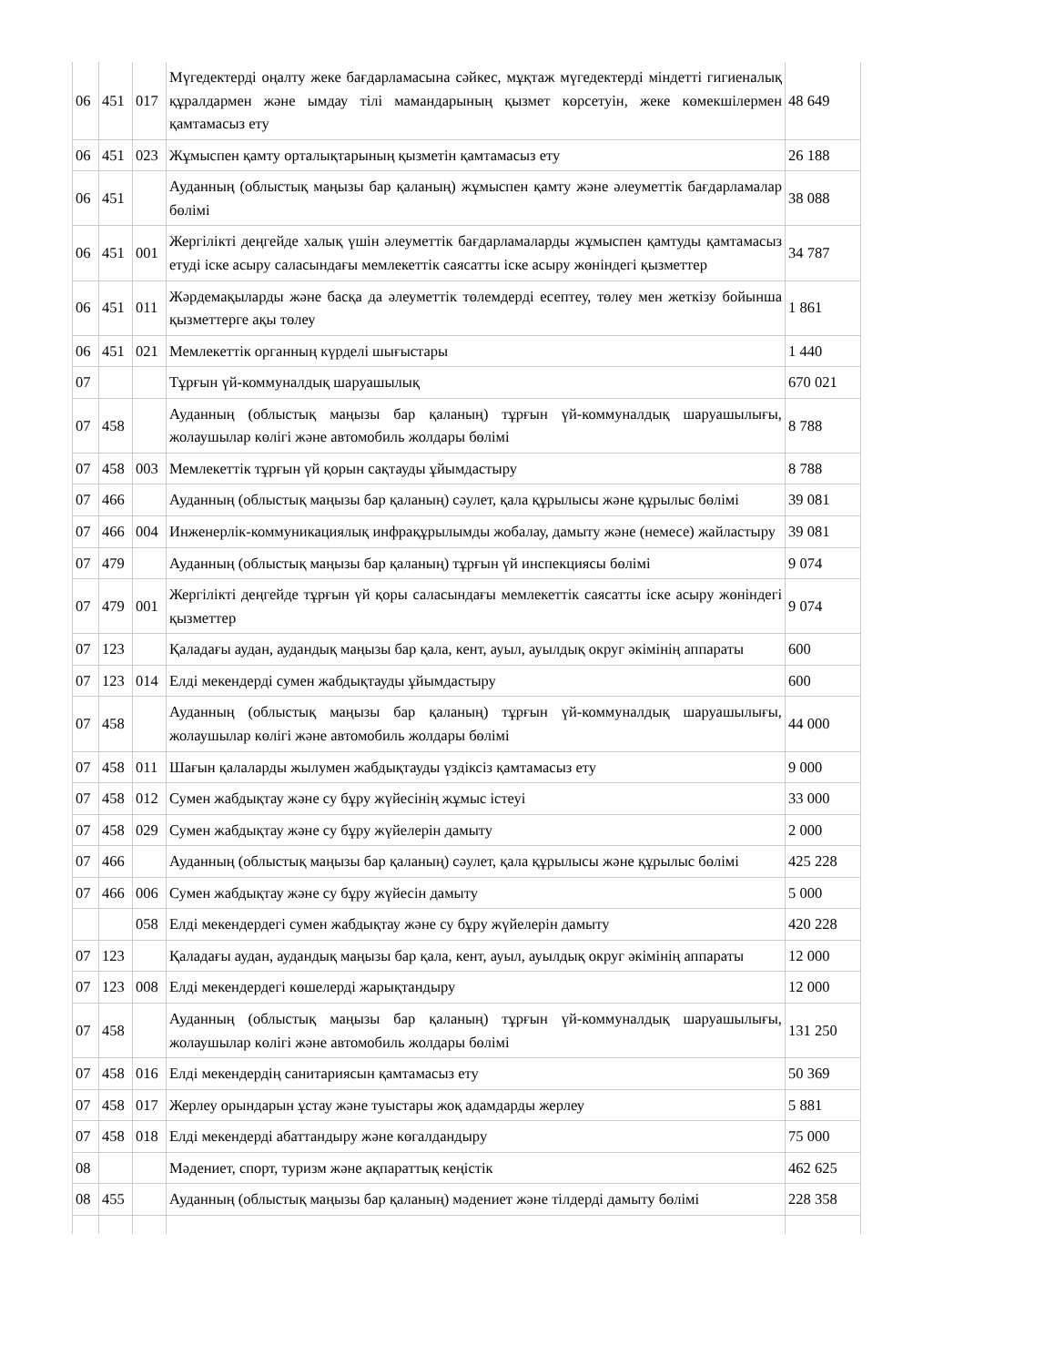| 06 | 451 | 017 | Мүгедектерді оңалту жеке бағдарламасына сәйкес, мұқтаж мүгедектерді міндетті гигиеналық құралдармен және ымдау тілі мамандарының қызмет көрсетуін, жеке көмекшілермен қамтамасыз ету | 48 649 |
| 06 | 451 | 023 | Жұмыспен қамту орталықтарының қызметін қамтамасыз ету | 26 188 |
| 06 | 451 | | Ауданның (облыстық маңызы бар қаланың) жұмыспен қамту және әлеуметтік бағдарламалар бөлімі | 38 088 |
| 06 | 451 | 001 | Жергілікті деңгейде халық үшін әлеуметтік бағдарламаларды жұмыспен қамтуды қамтамасыз етуді іске асыру саласындағы мемлекеттік саясатты іске асыру жөніндегі қызметтер | 34 787 |
| 06 | 451 | 011 | Жәрдемақыларды және басқа да әлеуметтік төлемдерді есептеу, төлеу мен жеткізу бойынша қызметтерге ақы төлеу | 1 861 |
| 06 | 451 | 021 | Мемлекеттік органның күрделі шығыстары | 1 440 |
| 07 | | | Тұрғын үй-коммуналдық шаруашылық | 670 021 |
| 07 | 458 | | Ауданның (облыстық маңызы бар қаланың) тұрғын үй-коммуналдық шаруашылығы, жолаушылар көлігі және автомобиль жолдары бөлімі | 8 788 |
| 07 | 458 | 003 | Мемлекеттік тұрғын үй қорын сақтауды ұйымдастыру | 8 788 |
| 07 | 466 | | Ауданның (облыстық маңызы бар қаланың) сәулет, қала құрылысы және құрылыс бөлімі | 39 081 |
| 07 | 466 | 004 | Инженерлік-коммуникациялық инфрақұрылымды жобалау, дамыту және (немесе) жайластыру | 39 081 |
| 07 | 479 | | Ауданның (облыстық маңызы бар қаланың) тұрғын үй инспекциясы бөлімі | 9 074 |
| 07 | 479 | 001 | Жергілікті деңгейде тұрғын үй қоры саласындағы мемлекеттік саясатты іске асыру жөніндегі қызметтер | 9 074 |
| 07 | 123 | | Қаладағы аудан, аудандық маңызы бар қала, кент, ауыл, ауылдық округ әкімінің аппараты | 600 |
| 07 | 123 | 014 | Елді мекендерді сумен жабдықтауды ұйымдастыру | 600 |
| 07 | 458 | | Ауданның (облыстық маңызы бар қаланың) тұрғын үй-коммуналдық шаруашылығы, жолаушылар көлігі және автомобиль жолдары бөлімі | 44 000 |
| 07 | 458 | 011 | Шағын қалаларды жылумен жабдықтауды үздіксіз қамтамасыз ету | 9 000 |
| 07 | 458 | 012 | Сумен жабдықтау және су бұру жүйесінің жұмыс істеуі | 33 000 |
| 07 | 458 | 029 | Сумен жабдықтау және су бұру жүйелерін дамыту | 2 000 |
| 07 | 466 | | Ауданның (облыстық маңызы бар қаланың) сәулет, қала құрылысы және құрылыс бөлімі | 425 228 |
| 07 | 466 | 006 | Сумен жабдықтау және су бұру жүйесін дамыту | 5 000 |
| | | 058 | Елді мекендердегі сумен жабдықтау және су бұру жүйелерін дамыту | 420 228 |
| 07 | 123 | | Қаладағы аудан, аудандық маңызы бар қала, кент, ауыл, ауылдық округ әкімінің аппараты | 12 000 |
| 07 | 123 | 008 | Елді мекендердегі көшелерді жарықтандыру | 12 000 |
| 07 | 458 | | Ауданның (облыстық маңызы бар қаланың) тұрғын үй-коммуналдық шаруашылығы, жолаушылар көлігі және автомобиль жолдары бөлімі | 131 250 |
| 07 | 458 | 016 | Елді мекендердің санитариясын қамтамасыз ету | 50 369 |
| 07 | 458 | 017 | Жерлеу орындарын ұстау және туыстары жоқ адамдарды жерлеу | 5 881 |
| 07 | 458 | 018 | Елді мекендерді абаттандыру және көгалдандыру | 75 000 |
| 08 | | | Мәдениет, спорт, туризм және ақпараттық кеңістік | 462 625 |
| 08 | 455 | | Ауданның (облыстық маңызы бар қаланың) мәдениет және тілдерді дамыту бөлімі | 228 358 |